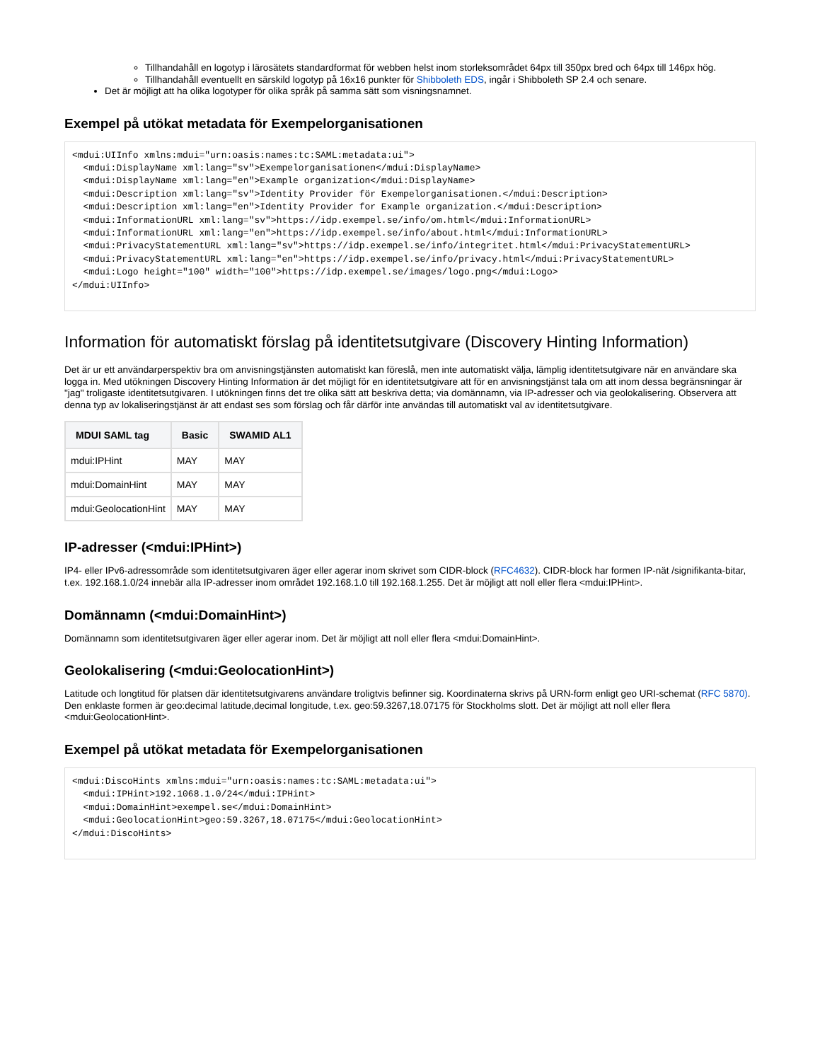Tillhandahåll en logotyp i lärosätets standardformat för webben helst inom storleksområdet 64px till 350px bred och 64px till 146px hög.
Tillhandahåll eventuellt en särskild logotyp på 16x16 punkter för Shibboleth EDS, ingår i Shibboleth SP 2.4 och senare.
Det är möjligt att ha olika logotyper för olika språk på samma sätt som visningsnamnet.
Exempel på utökat metadata för Exempelorganisationen
<mdui:UIInfo xmlns:mdui="urn:oasis:names:tc:SAML:metadata:ui">
  <mdui:DisplayName xml:lang="sv">Exempelorganisationen</mdui:DisplayName>
  <mdui:DisplayName xml:lang="en">Example organization</mdui:DisplayName>
  <mdui:Description xml:lang="sv">Identity Provider för Exempelorganisationen.</mdui:Description>
  <mdui:Description xml:lang="en">Identity Provider for Example organization.</mdui:Description>
  <mdui:InformationURL xml:lang="sv">https://idp.exempel.se/info/om.html</mdui:InformationURL>
  <mdui:InformationURL xml:lang="en">https://idp.exempel.se/info/about.html</mdui:InformationURL>
  <mdui:PrivacyStatementURL xml:lang="sv">https://idp.exempel.se/info/integritet.html</mdui:PrivacyStatementURL>
  <mdui:PrivacyStatementURL xml:lang="en">https://idp.exempel.se/info/privacy.html</mdui:PrivacyStatementURL>
  <mdui:Logo height="100" width="100">https://idp.exempel.se/images/logo.png</mdui:Logo>
</mdui:UIInfo>
Information för automatiskt förslag på identitetsutgivare (Discovery Hinting Information)
Det är ur ett användarperspektiv bra om anvisningstjänsten automatiskt kan föreslå, men inte automatiskt välja, lämplig identitetsutgivare när en användare ska logga in. Med utökningen Discovery Hinting Information är det möjligt för en identitetsutgivare att för en anvisningstjänst tala om att inom dessa begränsningar är "jag" troligaste identitetsutgivaren. I utökningen finns det tre olika sätt att beskriva detta; via domännamn, via IP-adresser och via geolokalisering. Observera att denna typ av lokaliseringstjänst är att endast ses som förslag och får därför inte användas till automatiskt val av identitetsutgivare.
| MDUI SAML tag | Basic | SWAMID AL1 |
| --- | --- | --- |
| mdui:IPHint | MAY | MAY |
| mdui:DomainHint | MAY | MAY |
| mdui:GeolocationHint | MAY | MAY |
IP-adresser (<mdui:IPHint>)
IP4- eller IPv6-adressområde som identitetsutgivaren äger eller agerar inom skrivet som CIDR-block (RFC4632). CIDR-block har formen IP-nät /signifikanta-bitar, t.ex. 192.168.1.0/24 innebär alla IP-adresser inom området 192.168.1.0 till 192.168.1.255. Det är möjligt att noll eller flera <mdui:IPHint>.
Domännamn (<mdui:DomainHint>)
Domännamn som identitetsutgivaren äger eller agerar inom. Det är möjligt att noll eller flera <mdui:DomainHint>.
Geolokalisering (<mdui:GeolocationHint>)
Latitude och longtitud för platsen där identitetsutgivarens användare troligtvis befinner sig. Koordinaterna skrivs på URN-form enligt geo URI-schemat (RFC 5870). Den enklaste formen är geo:decimal latitude,decimal longitude, t.ex. geo:59.3267,18.07175 för Stockholms slott. Det är möjligt att noll eller flera <mdui:GeolocationHint>.
Exempel på utökat metadata för Exempelorganisationen
<mdui:DiscoHints xmlns:mdui="urn:oasis:names:tc:SAML:metadata:ui">
  <mdui:IPHint>192.1068.1.0/24</mdui:IPHint>
  <mdui:DomainHint>exempel.se</mdui:DomainHint>
  <mdui:GeolocationHint>geo:59.3267,18.07175</mdui:GeolocationHint>
</mdui:DiscoHints>